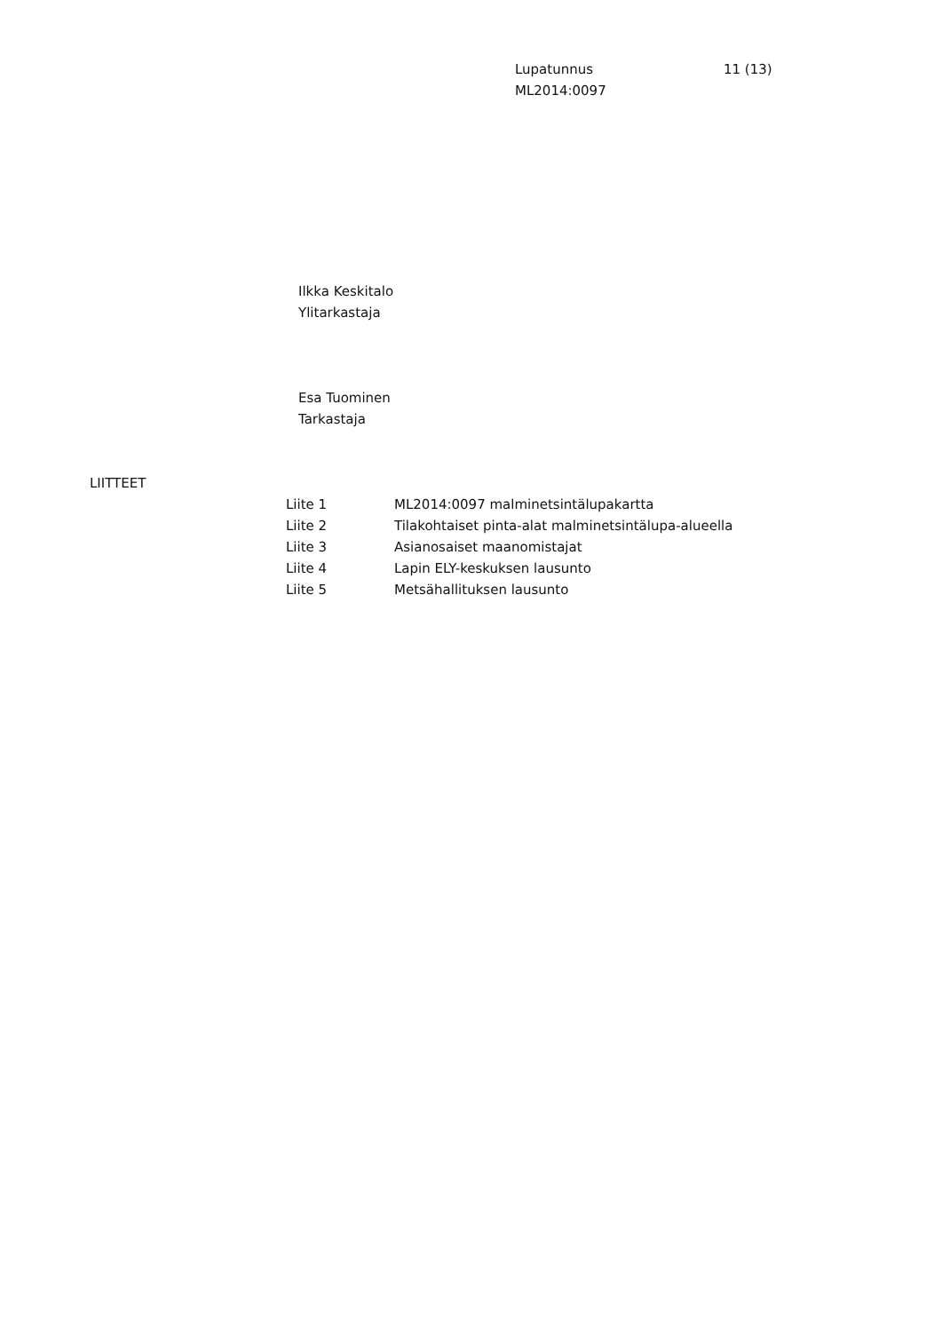Lupatunnus
ML2014:0097
11 (13)
Ilkka Keskitalo
Ylitarkastaja
Esa Tuominen
Tarkastaja
LIITTEET
| Liite 1 | ML2014:0097 malminetsintälupakartta |
| Liite 2 | Tilakohtaiset pinta-alat malminetsintälupa-alueella |
| Liite 3 | Asianosaiset maanomistajat |
| Liite 4 | Lapin ELY-keskuksen lausunto |
| Liite 5 | Metsähallituksen lausunto |